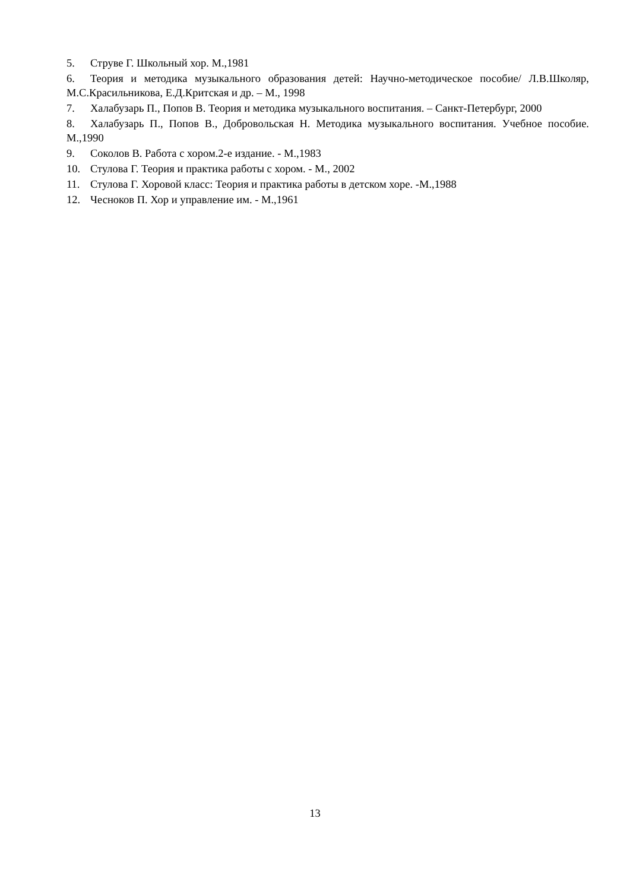5. Струве Г. Школьный хор. М.,1981
6. Теория и методика музыкального образования детей: Научно-методическое пособие/ Л.В.Школяр, М.С.Красильникова, Е.Д.Критская и др. – М., 1998
7. Халабузарь П., Попов В. Теория и методика музыкального воспитания. – Санкт-Петербург, 2000
8. Халабузарь П., Попов В., Добровольская Н. Методика музыкального воспитания. Учебное пособие. М.,1990
9. Соколов В. Работа с хором.2-е издание. - М.,1983
10. Стулова Г. Теория и практика работы с хором. - М., 2002
11. Стулова Г. Хоровой класс: Теория и практика работы в детском хоре. -М.,1988
12. Чесноков П. Хор и управление им. - М.,1961
13